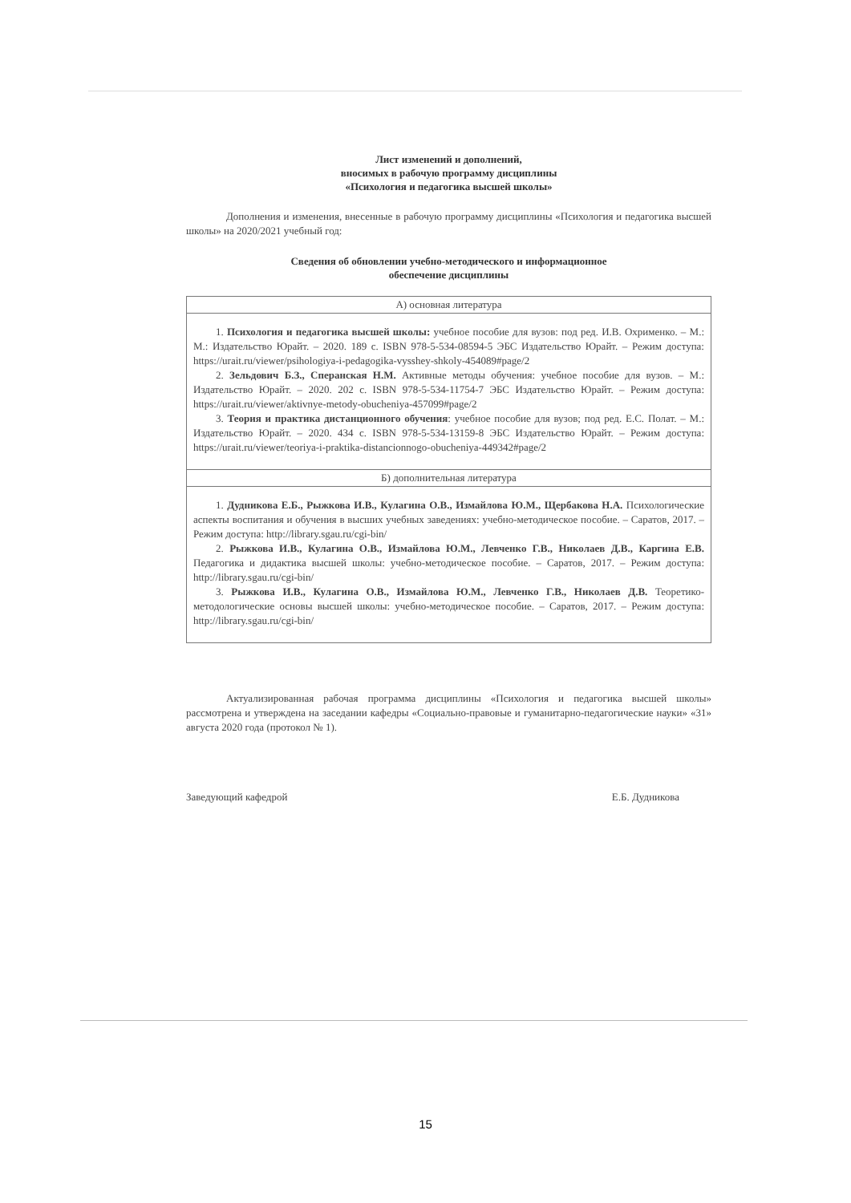Лист изменений и дополнений,
вносимых в рабочую программу дисциплины
«Психология и педагогика высшей школы»
Дополнения и изменения, внесенные в рабочую программу дисциплины «Психология и педагогика высшей школы» на 2020/2021 учебный год:
Сведения об обновлении учебно-методического и информационное
обеспечение дисциплины
| А) основная литература |
| --- |
| 1. Психология и педагогика высшей школы: учебное пособие для вузов: под ред. И.В. Охрименко. – М.: М.: Издательство Юрайт. – 2020. 189 с. ISBN 978-5-534-08594-5 ЭБС Издательство Юрайт. – Режим доступа: https://urait.ru/viewer/psihologiya-i-pedagogika-vysshey-shkoly-454089#page/2 2. Зельдович Б.З., Сперанская Н.М. Активные методы обучения: учебное пособие для вузов. – М.: Издательство Юрайт. – 2020. 202 с. ISBN 978-5-534-11754-7 ЭБС Издательство Юрайт. – Режим доступа: https://urait.ru/viewer/aktivnye-metody-obucheniya-457099#page/2 3. Теория и практика дистанционного обучения : учебное пособие для вузов; под ред. Е.С. Полат. – М.: Издательство Юрайт. – 2020. 434 с. ISBN 978-5-534-13159-8 ЭБС Издательство Юрайт. – Режим доступа: https://urait.ru/viewer/teoriya-i-praktika-distancionnogo-obucheniya-449342#page/2 |
| Б) дополнительная литература |
| 1. Дудникова Е.Б., Рыжкова И.В., Кулагина О.В., Измайлова Ю.М., Щербакова Н.А. Психологические аспекты воспитания и обучения в высших учебных заведениях: учебно-методическое пособие. – Саратов, 2017. – Режим доступа: http://library.sgau.ru/cgi-bin/ 2. Рыжкова И.В., Кулагина О.В., Измайлова Ю.М., Левченко Г.В., Николаев Д.В., Каргина Е.В. Педагогика и дидактика высшей школы: учебно-методическое пособие. – Саратов, 2017. – Режим доступа: http://library.sgau.ru/cgi-bin/ 3. Рыжкова И.В., Кулагина О.В., Измайлова Ю.М., Левченко Г.В., Николаев Д.В. Теоретико-методологические основы высшей школы: учебно-методическое пособие. – Саратов, 2017. – Режим доступа: http://library.sgau.ru/cgi-bin/ |
Актуализированная рабочая программа дисциплины «Психология и педагогика высшей школы» рассмотрена и утверждена на заседании кафедры «Социально-правовые и гуманитарно-педагогические науки» «31» августа 2020 года (протокол № 1).
Заведующий кафедрой Е.Б. Дудникова
15